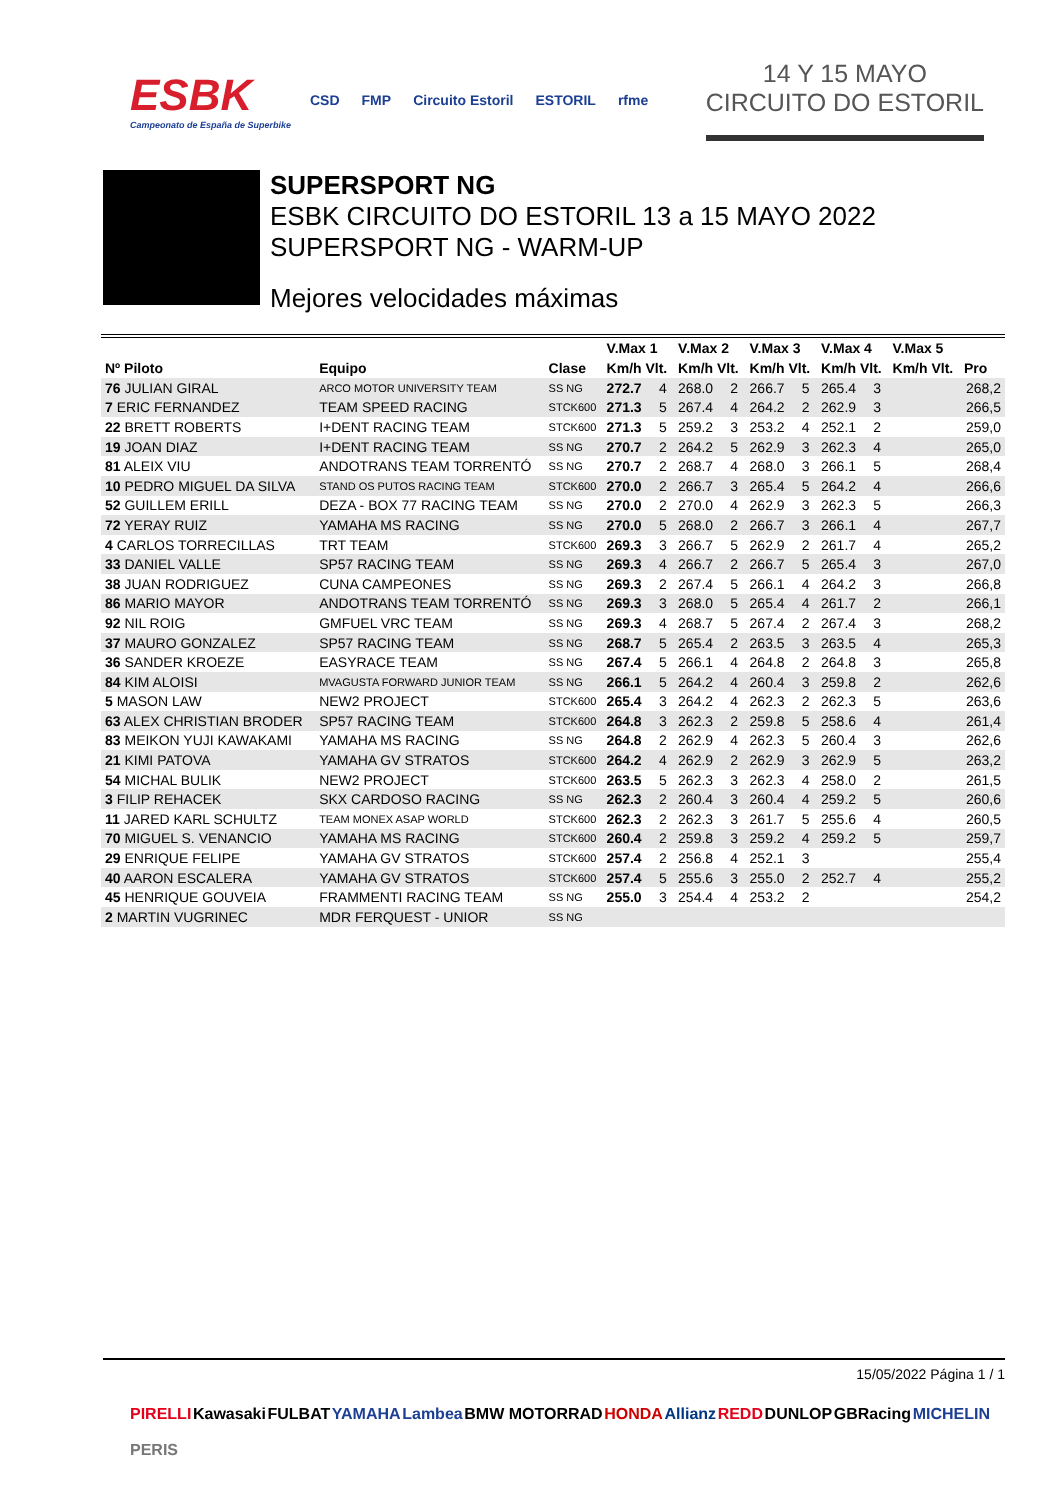ESBK
Campeonato de España de Superbike
CSD FMP Circuito Estoril ESTORIL rfme
14 Y 15 MAYO
CIRCUITO DO ESTORIL
SUPERSPORT NG
ESBK CIRCUITO DO ESTORIL 13 a 15 MAYO 2022
SUPERSPORT NG - WARM-UP
Mejores velocidades máximas
| | | | V.Max 1 | | V.Max 2 | | V.Max 3 | | V.Max 4 | | V.Max 5 | | |
| --- | --- | --- | --- | --- | --- | --- | --- | --- | --- | --- | --- | --- | --- |
| Nº Piloto | Equipo | Clase | Km/h Vlt. | | Km/h Vlt. | | Km/h Vlt. | | Km/h Vlt. | | Km/h Vlt. | | Pro |
| 76 JULIAN GIRAL | ARCO MOTOR UNIVERSITY TEAM | SS NG | 272.7 | 4 | 268.0 | 2 | 266.7 | 5 | 265.4 | 3 | | | 268,2 |
| 7 ERIC FERNANDEZ | TEAM SPEED RACING | STCK600 | 271.3 | 5 | 267.4 | 4 | 264.2 | 2 | 262.9 | 3 | | | 266,5 |
| 22 BRETT ROBERTS | I+DENT RACING TEAM | STCK600 | 271.3 | 5 | 259.2 | 3 | 253.2 | 4 | 252.1 | 2 | | | 259,0 |
| 19 JOAN DIAZ | I+DENT RACING TEAM | SS NG | 270.7 | 2 | 264.2 | 5 | 262.9 | 3 | 262.3 | 4 | | | 265,0 |
| 81 ALEIX VIU | ANDOTRANS TEAM TORRENTÓ | SS NG | 270.7 | 2 | 268.7 | 4 | 268.0 | 3 | 266.1 | 5 | | | 268,4 |
| 10 PEDRO MIGUEL DA SILVA | STAND OS PUTOS RACING TEAM | STCK600 | 270.0 | 2 | 266.7 | 3 | 265.4 | 5 | 264.2 | 4 | | | 266,6 |
| 52 GUILLEM ERILL | DEZA - BOX 77 RACING TEAM | SS NG | 270.0 | 2 | 270.0 | 4 | 262.9 | 3 | 262.3 | 5 | | | 266,3 |
| 72 YERAY RUIZ | YAMAHA MS RACING | SS NG | 270.0 | 5 | 268.0 | 2 | 266.7 | 3 | 266.1 | 4 | | | 267,7 |
| 4 CARLOS TORRECILLAS | TRT TEAM | STCK600 | 269.3 | 3 | 266.7 | 5 | 262.9 | 2 | 261.7 | 4 | | | 265,2 |
| 33 DANIEL VALLE | SP57 RACING TEAM | SS NG | 269.3 | 4 | 266.7 | 2 | 266.7 | 5 | 265.4 | 3 | | | 267,0 |
| 38 JUAN RODRIGUEZ | CUNA CAMPEONES | SS NG | 269.3 | 2 | 267.4 | 5 | 266.1 | 4 | 264.2 | 3 | | | 266,8 |
| 86 MARIO MAYOR | ANDOTRANS TEAM TORRENTÓ | SS NG | 269.3 | 3 | 268.0 | 5 | 265.4 | 4 | 261.7 | 2 | | | 266,1 |
| 92 NIL ROIG | GMFUEL VRC TEAM | SS NG | 269.3 | 4 | 268.7 | 5 | 267.4 | 2 | 267.4 | 3 | | | 268,2 |
| 37 MAURO GONZALEZ | SP57 RACING TEAM | SS NG | 268.7 | 5 | 265.4 | 2 | 263.5 | 3 | 263.5 | 4 | | | 265,3 |
| 36 SANDER KROEZE | EASYRACE TEAM | SS NG | 267.4 | 5 | 266.1 | 4 | 264.8 | 2 | 264.8 | 3 | | | 265,8 |
| 84 KIM ALOISI | MVAGUSTA FORWARD JUNIOR TEAM | SS NG | 266.1 | 5 | 264.2 | 4 | 260.4 | 3 | 259.8 | 2 | | | 262,6 |
| 5 MASON LAW | NEW2 PROJECT | STCK600 | 265.4 | 3 | 264.2 | 4 | 262.3 | 2 | 262.3 | 5 | | | 263,6 |
| 63 ALEX CHRISTIAN BRODER | SP57 RACING TEAM | STCK600 | 264.8 | 3 | 262.3 | 2 | 259.8 | 5 | 258.6 | 4 | | | 261,4 |
| 83 MEIKON YUJI KAWAKAMI | YAMAHA MS RACING | SS NG | 264.8 | 2 | 262.9 | 4 | 262.3 | 5 | 260.4 | 3 | | | 262,6 |
| 21 KIMI PATOVA | YAMAHA GV STRATOS | STCK600 | 264.2 | 4 | 262.9 | 2 | 262.9 | 3 | 262.9 | 5 | | | 263,2 |
| 54 MICHAL BULIK | NEW2 PROJECT | STCK600 | 263.5 | 5 | 262.3 | 3 | 262.3 | 4 | 258.0 | 2 | | | 261,5 |
| 3 FILIP REHACEK | SKX CARDOSO RACING | SS NG | 262.3 | 2 | 260.4 | 3 | 260.4 | 4 | 259.2 | 5 | | | 260,6 |
| 11 JARED KARL SCHULTZ | TEAM MONEX ASAP WORLD | STCK600 | 262.3 | 2 | 262.3 | 3 | 261.7 | 5 | 255.6 | 4 | | | 260,5 |
| 70 MIGUEL S. VENANCIO | YAMAHA MS RACING | STCK600 | 260.4 | 2 | 259.8 | 3 | 259.2 | 4 | 259.2 | 5 | | | 259,7 |
| 29 ENRIQUE FELIPE | YAMAHA GV STRATOS | STCK600 | 257.4 | 2 | 256.8 | 4 | 252.1 | 3 | | | | | 255,4 |
| 40 AARON ESCALERA | YAMAHA GV STRATOS | STCK600 | 257.4 | 5 | 255.6 | 3 | 255.0 | 2 | 252.7 | 4 | | | 255,2 |
| 45 HENRIQUE GOUVEIA | FRAMMENTI RACING TEAM | SS NG | 255.0 | 3 | 254.4 | 4 | 253.2 | 2 | | | | | 254,2 |
| 2 MARTIN VUGRINEC | MDR FERQUEST - UNIOR | SS NG | | | | | | | | | | | |
15/05/2022 Página 1 / 1
PIRELLI Kawasaki FULBAT YAMAHA Lambea BMW MOTORRAD HONDA Allianz REDD DUNLOP GBRacing MICHELIN PERIS